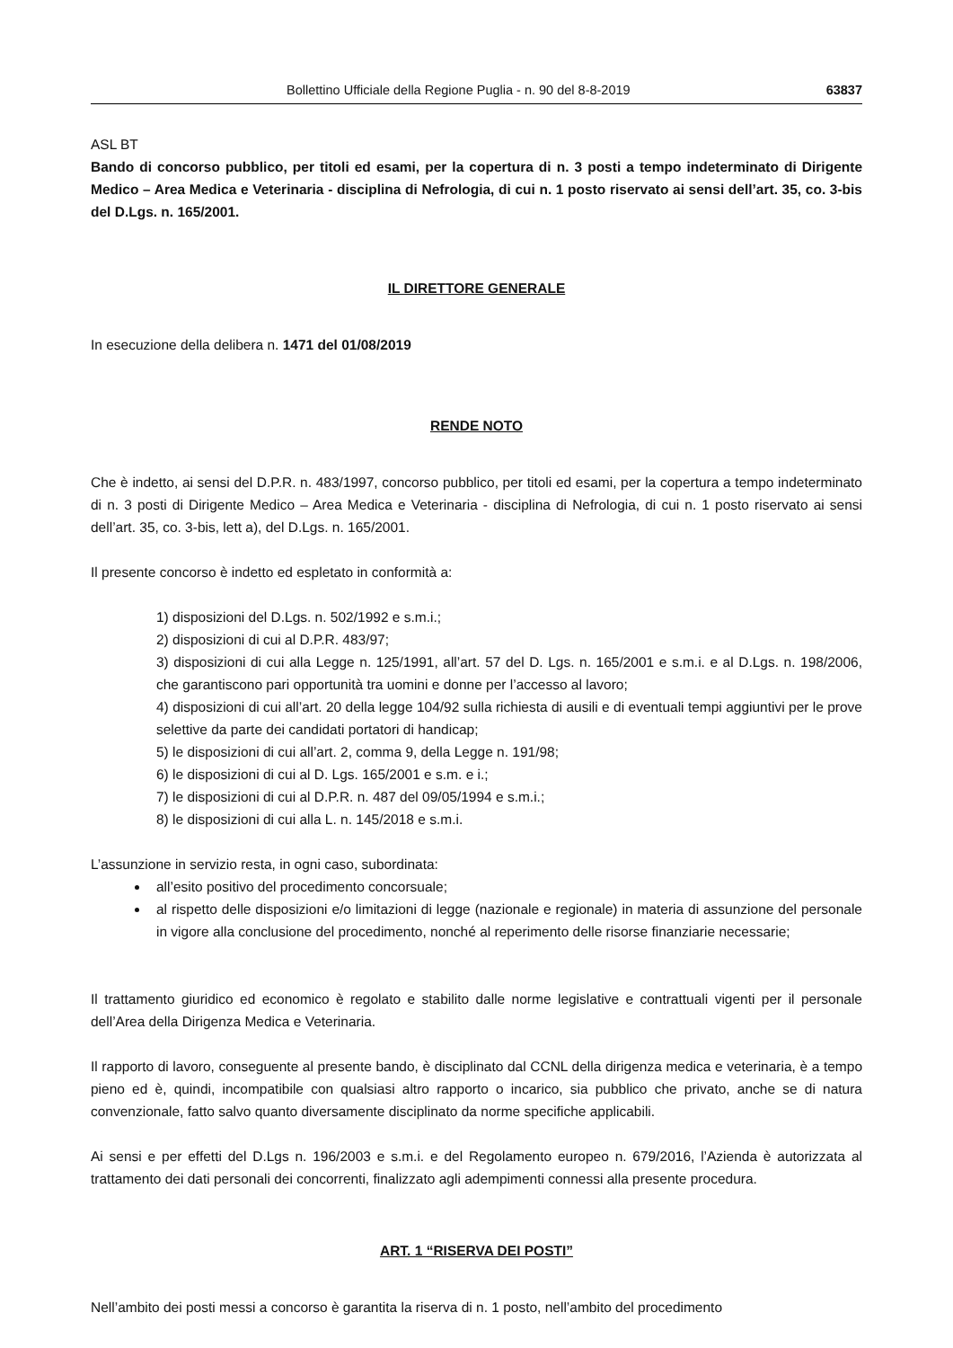Bollettino Ufficiale della Regione Puglia - n. 90 del 8-8-2019 63837
ASL BT
Bando di concorso pubblico, per titoli ed esami, per la copertura di n. 3 posti a tempo indeterminato di Dirigente Medico – Area Medica e Veterinaria - disciplina di Nefrologia, di cui n. 1 posto riservato ai sensi dell’art. 35, co. 3-bis del D.Lgs. n. 165/2001.
IL DIRETTORE GENERALE
In esecuzione della delibera n. 1471 del 01/08/2019
RENDE NOTO
Che è indetto, ai sensi del D.P.R. n. 483/1997, concorso pubblico, per titoli ed esami, per la copertura a tempo indeterminato di n. 3 posti di Dirigente Medico – Area Medica e Veterinaria - disciplina di Nefrologia, di cui n. 1 posto riservato ai sensi dell’art. 35, co. 3-bis, lett a), del D.Lgs. n. 165/2001.
Il presente concorso è indetto ed espletato in conformità a:
1) disposizioni del D.Lgs. n. 502/1992 e s.m.i.;
2) disposizioni di cui al D.P.R. 483/97;
3) disposizioni di cui alla Legge n. 125/1991, all’art. 57 del D. Lgs. n. 165/2001 e s.m.i. e al D.Lgs. n. 198/2006, che garantiscono pari opportunità tra uomini e donne per l’accesso al lavoro;
4) disposizioni di cui all’art. 20 della legge 104/92 sulla richiesta di ausili e di eventuali tempi aggiuntivi per le prove selettive da parte dei candidati portatori di handicap;
5) le disposizioni di cui all’art. 2, comma 9, della Legge n. 191/98;
6) le disposizioni di cui al D. Lgs. 165/2001 e s.m. e i.;
7) le disposizioni di cui al D.P.R. n. 487 del 09/05/1994 e s.m.i.;
8) le disposizioni di cui alla L. n. 145/2018 e s.m.i.
L’assunzione in servizio resta, in ogni caso, subordinata:
all’esito positivo del procedimento concorsuale;
al rispetto delle disposizioni e/o limitazioni di legge (nazionale e regionale) in materia di assunzione del personale in vigore alla conclusione del procedimento, nonché al reperimento delle risorse finanziarie necessarie;
Il trattamento giuridico ed economico è regolato e stabilito dalle norme legislative e contrattuali vigenti per il personale dell’Area della Dirigenza Medica e Veterinaria.
Il rapporto di lavoro, conseguente al presente bando, è disciplinato dal CCNL della dirigenza medica e veterinaria, è a tempo pieno ed è, quindi, incompatibile con qualsiasi altro rapporto o incarico, sia pubblico che privato, anche se di natura convenzionale, fatto salvo quanto diversamente disciplinato da norme specifiche applicabili.
Ai sensi e per effetti del D.Lgs n. 196/2003 e s.m.i. e del Regolamento europeo n. 679/2016, l’Azienda è autorizzata al trattamento dei dati personali dei concorrenti, finalizzato agli adempimenti connessi alla presente procedura.
ART. 1 “RISERVA DEI POSTI”
Nell’ambito dei posti messi a concorso è garantita la riserva di n. 1 posto, nell’ambito del procedimento